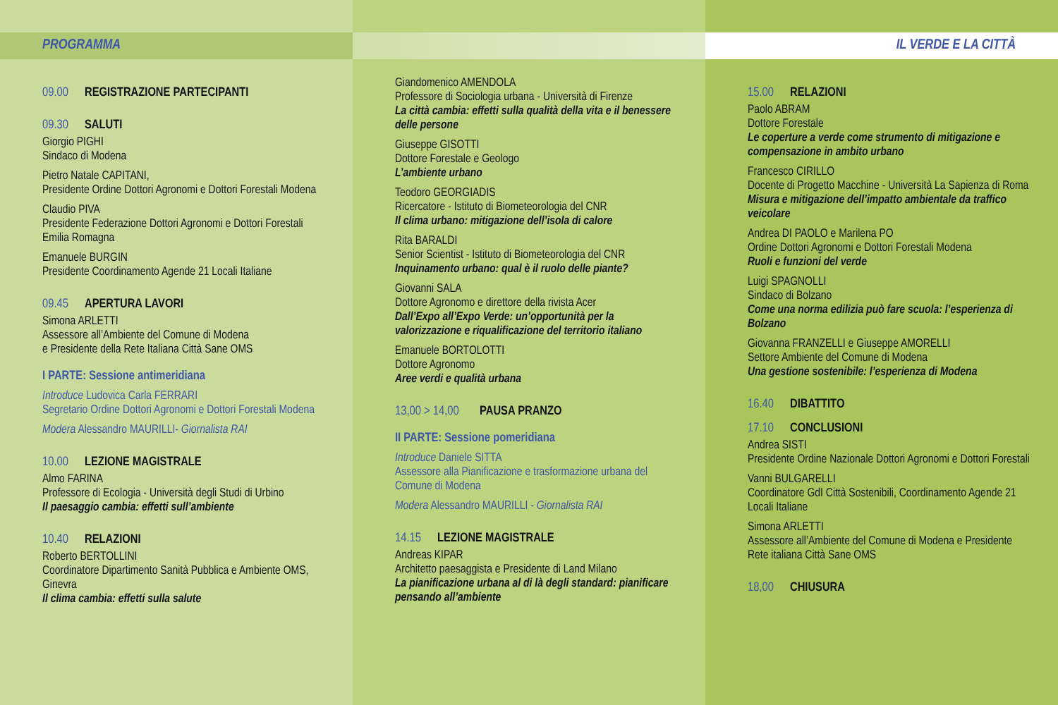PROGRAMMA
09.00 REGISTRAZIONE PARTECIPANTI
09.30 SALUTI
Giorgio PIGHI
Sindaco di Modena
Pietro Natale CAPITANI,
Presidente Ordine Dottori Agronomi e Dottori Forestali Modena
Claudio PIVA
Presidente Federazione Dottori Agronomi e Dottori Forestali Emilia Romagna
Emanuele BURGIN
Presidente Coordinamento Agende 21 Locali Italiane
09.45 APERTURA LAVORI
Simona ARLETTI
Assessore all’Ambiente del Comune di Modena
e Presidente della Rete Italiana Città Sane OMS
I PARTE: Sessione antimeridiana
Introduce Ludovica Carla FERRARI
Segretario Ordine Dottori Agronomi e Dottori Forestali Modena
Modera Alessandro MAURILLI- Giornalista RAI
10.00 LEZIONE MAGISTRALE
Almo FARINA
Professore di Ecologia - Università degli Studi di Urbino
Il paesaggio cambia: effetti sull’ambiente
10.40 RELAZIONI
Roberto BERTOLLINI
Coordinatore Dipartimento Sanità Pubblica e Ambiente OMS, Ginevra
Il clima cambia: effetti sulla salute
Giandomenico AMENDOLA
Professore di Sociologia urbana - Università di Firenze
La città cambia: effetti sulla qualità della vita e il benessere delle persone
Giuseppe GISOTTI
Dottore Forestale e Geologo
L’ambiente urbano
Teodoro GEORGIADIS
Ricercatore - Istituto di Biometeorologia del CNR
Il clima urbano: mitigazione dell’isola di calore
Rita BARALDI
Senior Scientist - Istituto di Biometeorologia del CNR
Inquinamento urbano: qual è il ruolo delle piante?
Giovanni SALA
Dottore Agronomo e direttore della rivista Acer
Dall’Expo all’Expo Verde: un’opportunità per la valorizzazione e riqualificazione del territorio italiano
Emanuele BORTOLOTTI
Dottore Agronomo
Aree verdi e qualità urbana
13,00 > 14,00 PAUSA PRANZO
II PARTE: Sessione pomeridiana
Introduce Daniele SITTA
Assessore alla Pianificazione e trasformazione urbana del Comune di Modena
Modera Alessandro MAURILLI - Giornalista RAI
14.15 LEZIONE MAGISTRALE
Andreas KIPAR
Architetto paesaggista e Presidente di Land Milano
La pianificazione urbana al di là degli standard: pianificare pensando all’ambiente
IL VERDE E LA CITTÀ
15.00 RELAZIONI
Paolo ABRAM
Dottore Forestale
Le coperture a verde come strumento di mitigazione e compensazione in ambito urbano
Francesco CIRILLO
Docente di Progetto Macchine - Università La Sapienza di Roma
Misura e mitigazione dell’impatto ambientale da traffico veicolare
Andrea DI PAOLO e Marilena PO
Ordine Dottori Agronomi e Dottori Forestali Modena
Ruoli e funzioni del verde
Luigi SPAGNOLLI
Sindaco di Bolzano
Come una norma edilizia può fare scuola: l’esperienza di Bolzano
Giovanna FRANZELLI e Giuseppe AMORELLI
Settore Ambiente del Comune di Modena
Una gestione sostenibile: l’esperienza di Modena
16.40 DIBATTITO
17.10 CONCLUSIONI
Andrea SISTI
Presidente Ordine Nazionale Dottori Agronomi e Dottori Forestali
Vanni BULGARELLI
Coordinatore GdI Città Sostenibili, Coordinamento Agende 21 Locali Italiane
Simona ARLETTI
Assessore all’Ambiente del Comune di Modena e Presidente Rete italiana Città Sane OMS
18,00 CHIUSURA